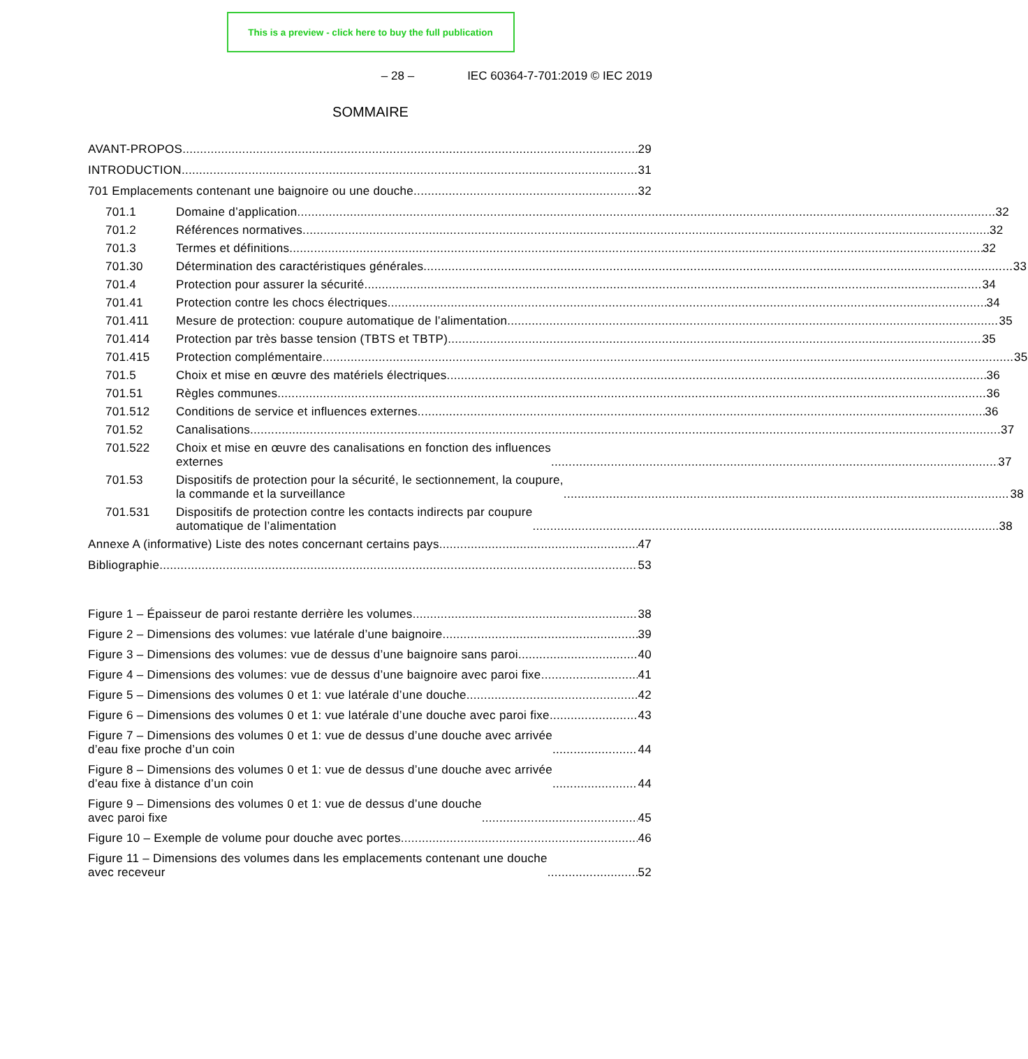This is a preview - click here to buy the full publication
– 28 – IEC 60364-7-701:2019 © IEC 2019
SOMMAIRE
AVANT-PROPOS 29
INTRODUCTION 31
701 Emplacements contenant une baignoire ou une douche 32
701.1
Domaine d’application 32
701.2
Références normatives 32
701.3
Termes et définitions 32
701.30
Détermination des caractéristiques générales 33
701.4
Protection pour assurer la sécurité 34
701.41
Protection contre les chocs électriques 34
701.411
Mesure de protection: coupure automatique de l’alimentation 35
701.414
Protection par très basse tension (TBTS et TBTP) 35
701.415
Protection complémentaire 35
701.5
Choix et mise en œuvre des matériels électriques 36
701.51
Règles communes 36
701.512
Conditions de service et influences externes 36
701.52
Canalisations 37
701.522
Choix et mise en œuvre des canalisations en fonction des influences
externes 37
701.53
Dispositifs de protection pour la sécurité, le sectionnement, la coupure,
la commande et la surveillance 38
701.531
Dispositifs de protection contre les contacts indirects par coupure
automatique de l’alimentation 38
Annexe A (informative) Liste des notes concernant certains pays 47
Bibliographie 53
Figure 1 – Épaisseur de paroi restante derrière les volumes 38
Figure 2 – Dimensions des volumes: vue latérale d’une baignoire 39
Figure 3 – Dimensions des volumes: vue de dessus d’une baignoire sans paroi 40
Figure 4 – Dimensions des volumes: vue de dessus d’une baignoire avec paroi fixe 41
Figure 5 – Dimensions des volumes 0 et 1: vue latérale d’une douche 42
Figure 6 – Dimensions des volumes 0 et 1: vue latérale d’une douche avec paroi fixe 43
Figure 7 – Dimensions des volumes 0 et 1: vue de dessus d’une douche avec arrivée
d’eau fixe proche d’un coin 44
Figure 8 – Dimensions des volumes 0 et 1: vue de dessus d’une douche avec arrivée
d’eau fixe à distance d’un coin 44
Figure 9 – Dimensions des volumes 0 et 1: vue de dessus d’une douche
avec paroi fixe 45
Figure 10 – Exemple de volume pour douche avec portes 46
Figure 11 – Dimensions des volumes dans les emplacements contenant une douche
avec receveur 52